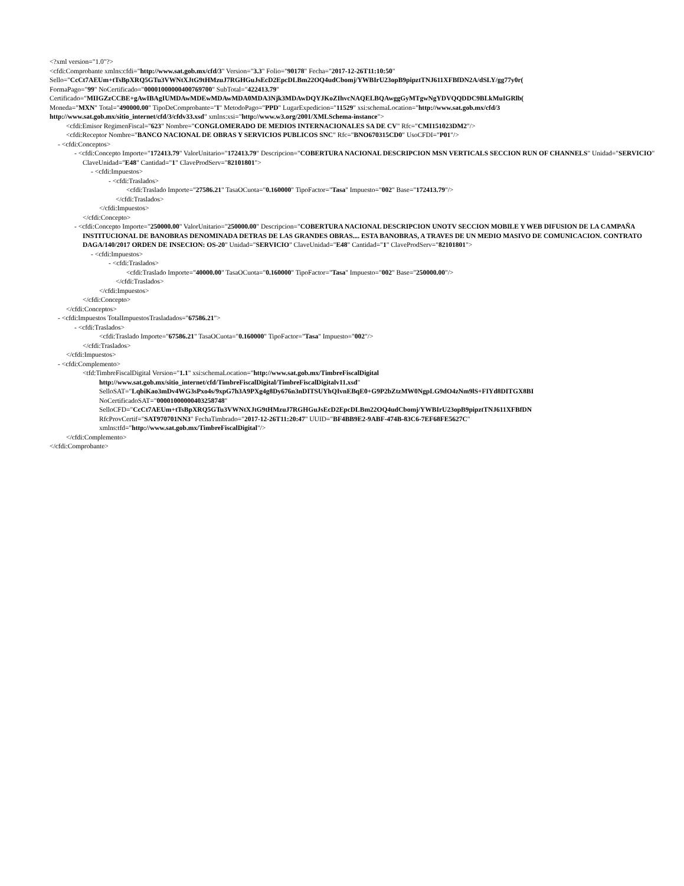<?xml version="1.0"?>
<cfdi:Comprobante xmlns:cfdi="http://www.sat.gob.mx/cfd/3" Version="3.3" Folio="90178" Fecha="2017-12-26T11:10:50"
Sello="CcCt7AEUm+tTsBpXRQ5GTu3VWNtXJtG9tHMzuJ7RGHGuJsEcD2EpcDLBm22OQ4udCbomj/YWBIrU23opB9pipztTNJ611XFBfDN2A/dSLY/gg77y0r(
FormaPago="99" NoCertificado="00001000000400769700" SubTotal="422413.79"
Certificado="MIIGZzCCBE+gAwIBAgIUMDAwMDEwMDAwMDA0MDA3Njk3MDAwDQYJKoZIhvcNAQELBQAwggGyMTgwNgYDVQQDDC9BLkMuIGRlb(
Moneda="MXN" Total="490000.00" TipoDeComprobante="I" MetodoPago="PPD" LugarExpedicion="11529" xsi:schemaLocation="http://www.sat.gob.mx/cfd/3
http://www.sat.gob.mx/sitio_internet/cfd/3/cfdv33.xsd" xmlns:xsi="http://www.w3.org/2001/XMLSchema-instance">
<cfdi:Emisor RegimenFiscal="623" Nombre="CONGLOMERADO DE MEDIOS INTERNACIONALES SA DE CV" Rfc="CMI151023DM2"/>
<cfdi:Receptor Nombre="BANCO NACIONAL DE OBRAS Y SERVICIOS PUBLICOS SNC" Rfc="BNO670315CD0" UsoCFDI="P01"/>
- <cfdi:Conceptos>
- <cfdi:Concepto Importe="172413.79" ValorUnitario="172413.79" Descripcion="COBERTURA NACIONAL DESCRIPCION MSN VERTICALS SECCION RUN OF CHANNELS" Unidad="SERVICIO" ClaveUnidad="E48" Cantidad="1" ClaveProdServ="82101801">
- <cfdi:Impuestos>
- <cfdi:Traslados>
<cfdi:Traslado Importe="27586.21" TasaOCuota="0.160000" TipoFactor="Tasa" Impuesto="002" Base="172413.79"/>
</cfdi:Traslados>
</cfdi:Impuestos>
</cfdi:Concepto>
- <cfdi:Concepto Importe="250000.00" ValorUnitario="250000.00" Descripcion="COBERTURA NACIONAL DESCRIPCION UNOTV SECCION MOBILE Y WEB DIFUSION DE LA CAMPAÑA INSTITUCIONAL DE BANOBRAS DENOMINADA DETRAS DE LAS GRANDES OBRAS.... ESTA BANOBRAS, A TRAVES DE UN MEDIO MASIVO DE COMUNICACION. CONTRATO DAGA/140/2017 ORDEN DE INSECION: OS-20" Unidad="SERVICIO" ClaveUnidad="E48" Cantidad="1" ClaveProdServ="82101801">
- <cfdi:Impuestos>
- <cfdi:Traslados>
<cfdi:Traslado Importe="40000.00" TasaOCuota="0.160000" TipoFactor="Tasa" Impuesto="002" Base="250000.00"/>
</cfdi:Traslados>
</cfdi:Impuestos>
</cfdi:Concepto>
</cfdi:Conceptos>
- <cfdi:Impuestos TotalImpuestosTrasladados="67586.21">
- <cfdi:Traslados>
<cfdi:Traslado Importe="67586.21" TasaOCuota="0.160000" TipoFactor="Tasa" Impuesto="002"/>
</cfdi:Traslados>
</cfdi:Impuestos>
- <cfdi:Complemento>
<tfd:TimbreFiscalDigital Version="1.1" xsi:schemaLocation="http://www.sat.gob.mx/TimbreFiscalDigital
http://www.sat.gob.mx/sitio_internet/cfd/TimbreFiscalDigital/TimbreFiscalDigitalv11.xsd"
SelloSAT="LqbiKao3mDv4WG3sPxo4s/9xpG7h3A9PXg4g8Dy676n3nDITSUYhQIvnEBqE0+G9P2bZtzMW0NgpLG9dO4zNm9lS+FIYd8DITGX8BI
NoCertificadoSAT="00001000000403258748"
SelloCFD="CcCt7AEUm+tTsBpXRQ5GTu3VWNtXJtG9tHMzuJ7RGHGuJsEcD2EpcDLBm22OQ4udCbomj/YWBIrU23opB9pipztTNJ611XFBfDN
RfcProvCertif="SAT970701NN3" FechaTimbrado="2017-12-26T11:20:47" UUID="BF4BB9E2-9ABF-474B-83C6-7EF68FE5627C"
xmlns:tfd="http://www.sat.gob.mx/TimbreFiscalDigital"/>
</cfdi:Complemento>
</cfdi:Comprobante>